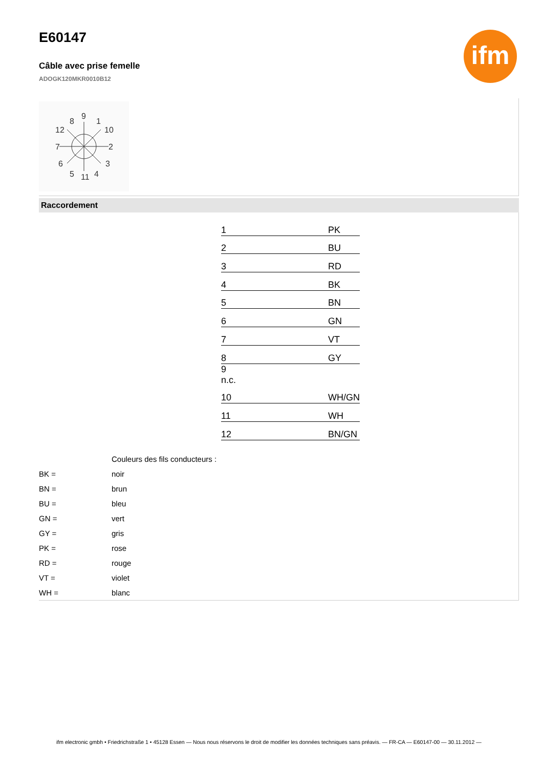E60147
Câble avec prise femelle
ADOGK120MKR0010B12
ifm
9
8
1
12
10
7
2
6
3
5
11
4
Raccordement
| 1 | | PK |
| 2 | | BU |
| 3 | | RD |
| 4 | | BK |
| 5 | | BN |
| 6 | | GN |
| 7 | | VT |
| 8 | | GY |
| 9 n.c. | | |
| 10 | | WH/GN |
| 11 | | WH |
| 12 | | BN/GN |
| | Couleurs des fils conducteurs : |
| BK = | noir |
| BN = | brun |
| BU = | bleu |
| GN = | vert |
| GY = | gris |
| PK = | rose |
| RD = | rouge |
| VT = | violet |
| WH = | blanc |
ifm electronic gmbh • Friedrichstraße 1 • 45128 Essen — Nous nous réservons le droit de modifier les données techniques sans préavis. — FR-CA — E60147-00 — 30.11.2012 —